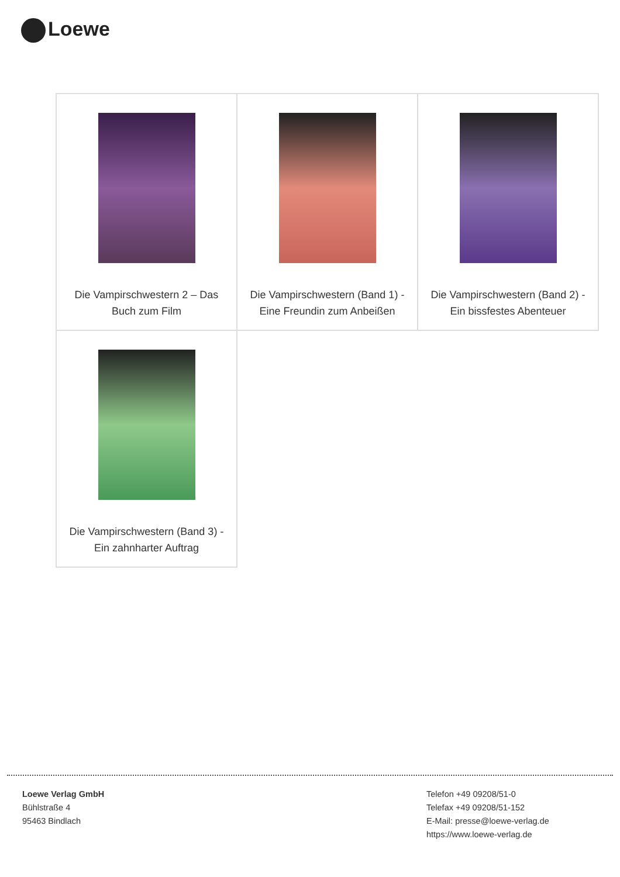Loewe
| Die Vampirschwestern 2 – Das Buch zum Film | Die Vampirschwestern (Band 1) - Eine Freundin zum Anbeißen | Die Vampirschwestern (Band 2) - Ein bissfestes Abenteuer |
| Die Vampirschwestern (Band 3) - Ein zahnharter Auftrag | | |
Loewe Verlag GmbH
Bühlstraße 4
95463 Bindlach
Telefon +49 09208/51-0
Telefax +49 09208/51-152
E-Mail: presse@loewe-verlag.de
https://www.loewe-verlag.de